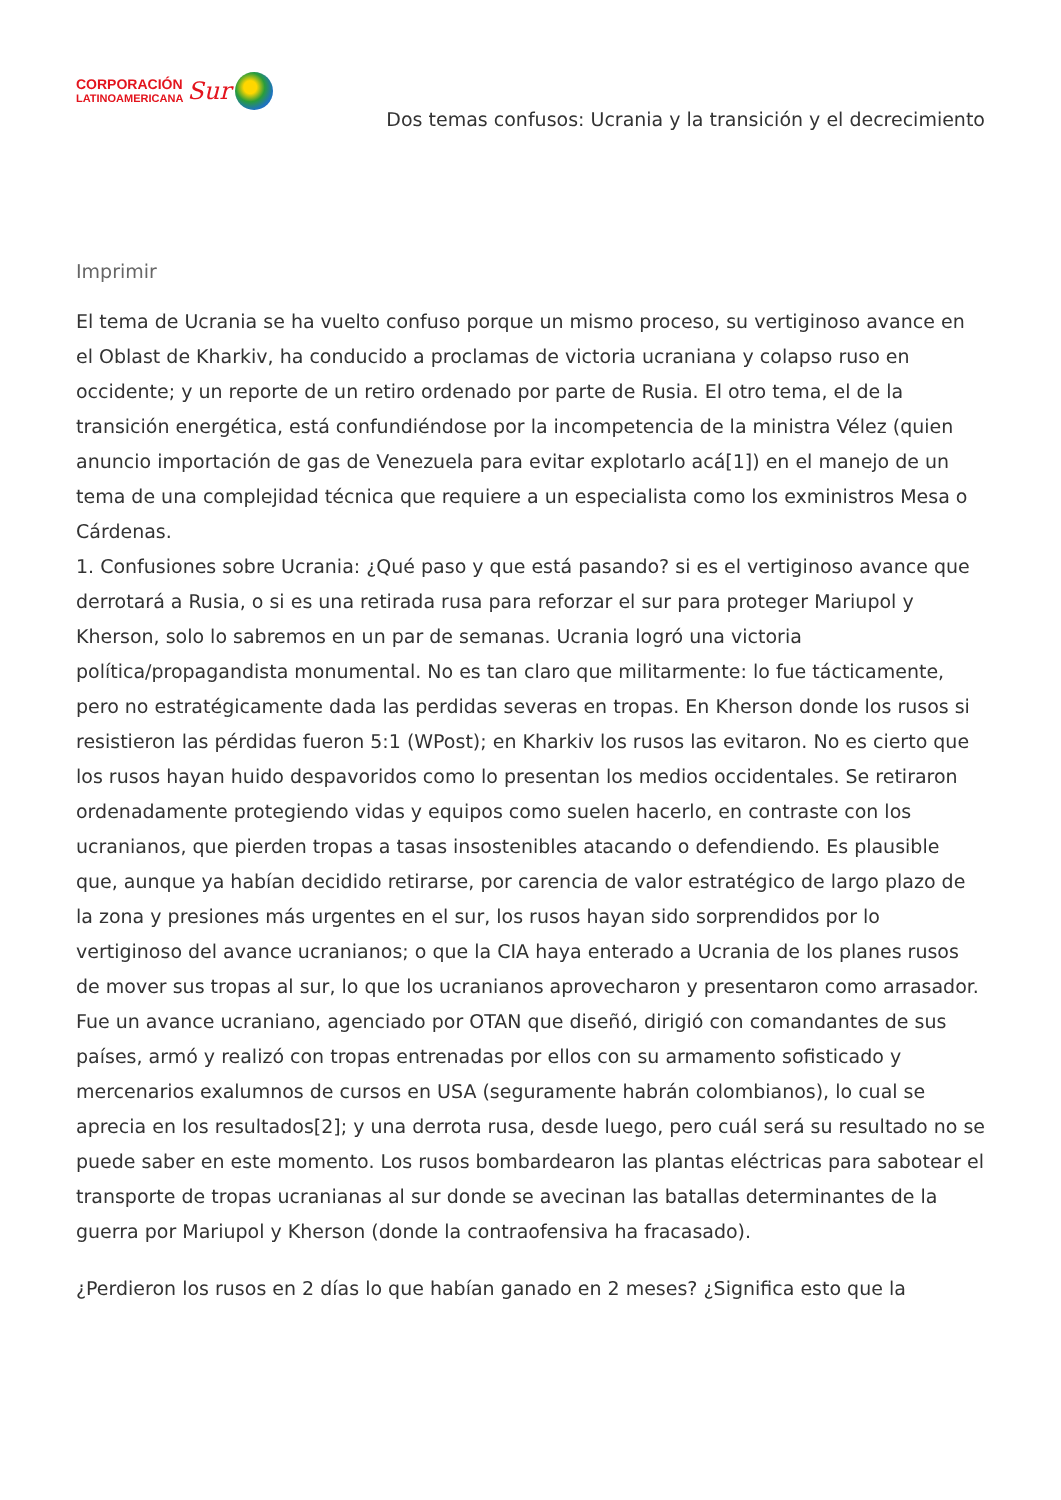CORPORACIÓN
LATINOAMERICANA
Sur
Dos temas confusos: Ucrania y la transición y el decrecimiento
Imprimir
El tema de Ucrania se ha vuelto confuso porque un mismo proceso, su vertiginoso avance en el Oblast de Kharkiv, ha conducido a proclamas de victoria ucraniana y colapso ruso en occidente; y un reporte de un retiro ordenado por parte de Rusia. El otro tema, el de la transición energética, está confundiéndose por la incompetencia de la ministra Vélez (quien anuncio importación de gas de Venezuela para evitar explotarlo acá[1]) en el manejo de un tema de una complejidad técnica que requiere a un especialista como los exministros Mesa o Cárdenas.
1. Confusiones sobre Ucrania: ¿Qué paso y que está pasando? si es el vertiginoso avance que derrotará a Rusia, o si es una retirada rusa para reforzar el sur para proteger Mariupol y Kherson, solo lo sabremos en un par de semanas. Ucrania logró una victoria política/propagandista monumental. No es tan claro que militarmente: lo fue tácticamente, pero no estratégicamente dada las perdidas severas en tropas. En Kherson donde los rusos si resistieron las pérdidas fueron 5:1 (WPost); en Kharkiv los rusos las evitaron. No es cierto que los rusos hayan huido despavoridos como lo presentan los medios occidentales. Se retiraron ordenadamente protegiendo vidas y equipos como suelen hacerlo, en contraste con los ucranianos, que pierden tropas a tasas insostenibles atacando o defendiendo. Es plausible que, aunque ya habían decidido retirarse, por carencia de valor estratégico de largo plazo de la zona y presiones más urgentes en el sur, los rusos hayan sido sorprendidos por lo vertiginoso del avance ucranianos; o que la CIA haya enterado a Ucrania de los planes rusos de mover sus tropas al sur, lo que los ucranianos aprovecharon y presentaron como arrasador. Fue un avance ucraniano, agenciado por OTAN que diseñó, dirigió con comandantes de sus países, armó y realizó con tropas entrenadas por ellos con su armamento sofisticado y mercenarios exalumnos de cursos en USA (seguramente habrán colombianos), lo cual se aprecia en los resultados[2]; y una derrota rusa, desde luego, pero cuál será su resultado no se puede saber en este momento. Los rusos bombardearon las plantas eléctricas para sabotear el transporte de tropas ucranianas al sur donde se avecinan las batallas determinantes de la guerra por Mariupol y Kherson (donde la contraofensiva ha fracasado).
¿Perdieron los rusos en 2 días lo que habían ganado en 2 meses? ¿Significa esto que la